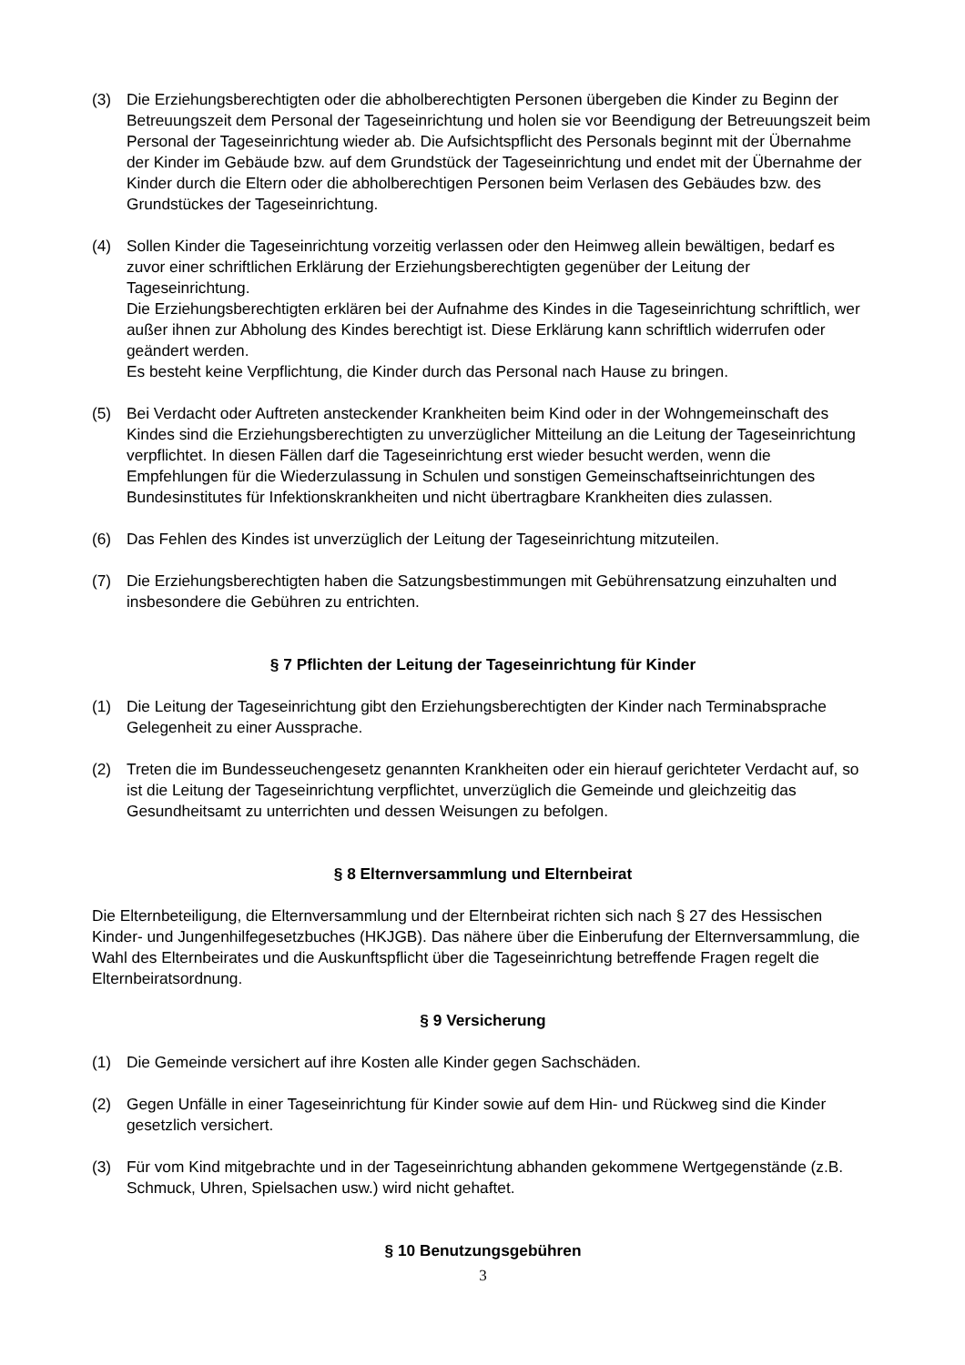(3) Die Erziehungsberechtigten oder die abholberechtigten Personen übergeben die Kinder zu Beginn der Betreuungszeit dem Personal der Tageseinrichtung und holen sie vor Beendigung der Betreuungszeit beim Personal der Tageseinrichtung wieder ab. Die Aufsichtspflicht des Personals beginnt mit der Übernahme der Kinder im Gebäude bzw. auf dem Grundstück der Tageseinrichtung und endet mit der Übernahme der Kinder durch die Eltern oder die abholberechtigen Personen beim Verlasen des Gebäudes bzw. des Grundstückes der Tageseinrichtung.
(4) Sollen Kinder die Tageseinrichtung vorzeitig verlassen oder den Heimweg allein bewältigen, bedarf es zuvor einer schriftlichen Erklärung der Erziehungsberechtigten gegenüber der Leitung der Tageseinrichtung.
Die Erziehungsberechtigten erklären bei der Aufnahme des Kindes in die Tageseinrichtung schriftlich, wer außer ihnen zur Abholung des Kindes berechtigt ist. Diese Erklärung kann schriftlich widerrufen oder geändert werden.
Es besteht keine Verpflichtung, die Kinder durch das Personal nach Hause zu bringen.
(5) Bei Verdacht oder Auftreten ansteckender Krankheiten beim Kind oder in der Wohngemeinschaft des Kindes sind die Erziehungsberechtigten zu unverzüglicher Mitteilung an die Leitung der Tageseinrichtung verpflichtet. In diesen Fällen darf die Tageseinrichtung erst wieder besucht werden, wenn die Empfehlungen für die Wiederzulassung in Schulen und sonstigen Gemeinschaftseinrichtungen des Bundesinstitutes für Infektionskrankheiten und nicht übertragbare Krankheiten dies zulassen.
(6) Das Fehlen des Kindes ist unverzüglich der Leitung der Tageseinrichtung mitzuteilen.
(7) Die Erziehungsberechtigten haben die Satzungsbestimmungen mit Gebührensatzung einzuhalten und insbesondere die Gebühren zu entrichten.
§ 7 Pflichten der Leitung der Tageseinrichtung für Kinder
(1) Die Leitung der Tageseinrichtung gibt den Erziehungsberechtigten der Kinder nach Terminabsprache Gelegenheit zu einer Aussprache.
(2) Treten die im Bundesseuchengesetz genannten Krankheiten oder ein hierauf gerichteter Verdacht auf, so ist die Leitung der Tageseinrichtung verpflichtet, unverzüglich die Gemeinde und gleichzeitig das Gesundheitsamt zu unterrichten und dessen Weisungen zu befolgen.
§ 8 Elternversammlung und Elternbeirat
Die Elternbeteiligung, die Elternversammlung und der Elternbeirat richten sich nach § 27 des Hessischen Kinder- und Jungenhilfegesetzbuches (HKJGB). Das nähere über die Einberufung der Elternversammlung, die Wahl des Elternbeirates und die Auskunftspflicht über die Tageseinrichtung betreffende Fragen regelt die Elternbeiratsordnung.
§ 9 Versicherung
(1) Die Gemeinde versichert auf ihre Kosten alle Kinder gegen Sachschäden.
(2) Gegen Unfälle in einer Tageseinrichtung für Kinder sowie auf dem Hin- und Rückweg sind die Kinder gesetzlich versichert.
(3) Für vom Kind mitgebrachte und in der Tageseinrichtung abhanden gekommene Wertgegenstände (z.B. Schmuck, Uhren, Spielsachen usw.) wird nicht gehaftet.
§ 10 Benutzungsgebühren
3